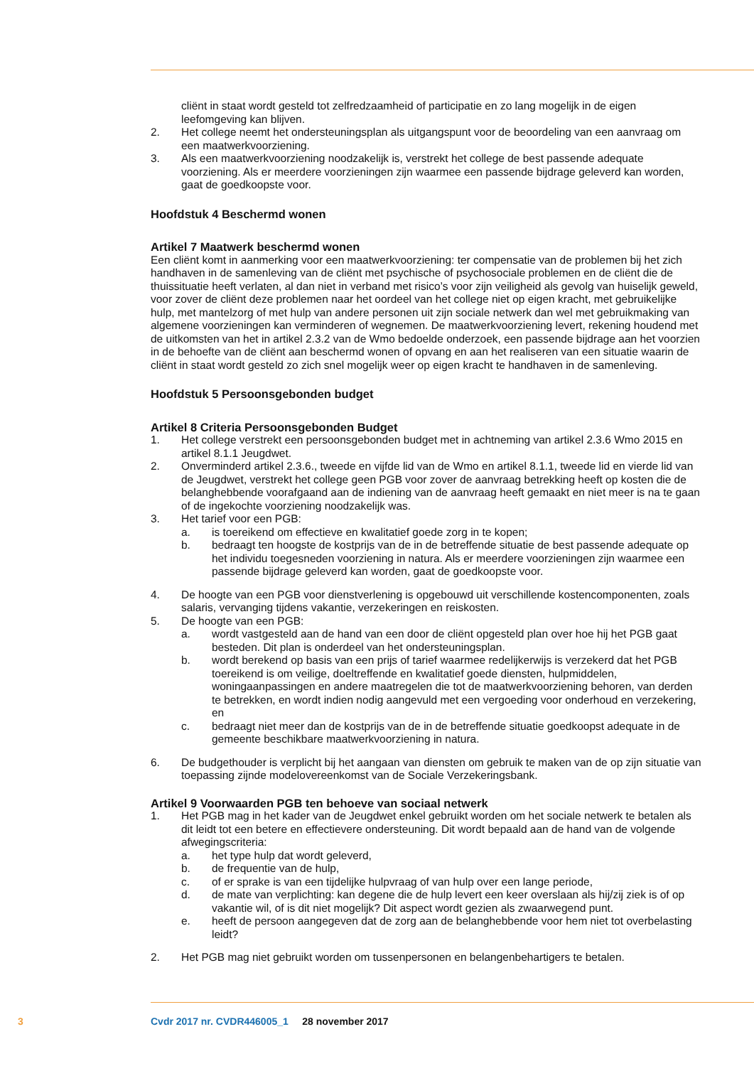cliënt in staat wordt gesteld tot zelfredzaamheid of participatie en zo lang mogelijk in de eigen leefomgeving kan blijven.
2. Het college neemt het ondersteuningsplan als uitgangspunt voor de beoordeling van een aanvraag om een maatwerkvoorziening.
3. Als een maatwerkvoorziening noodzakelijk is, verstrekt het college de best passende adequate voorziening. Als er meerdere voorzieningen zijn waarmee een passende bijdrage geleverd kan worden, gaat de goedkoopste voor.
Hoofdstuk 4 Beschermd wonen
Artikel 7 Maatwerk beschermd wonen
Een cliënt komt in aanmerking voor een maatwerkvoorziening: ter compensatie van de problemen bij het zich handhaven in de samenleving van de cliënt met psychische of psychosociale problemen en de cliënt die de thuissituatie heeft verlaten, al dan niet in verband met risico’s voor zijn veiligheid als gevolg van huiselijk geweld, voor zover de cliënt deze problemen naar het oordeel van het college niet op eigen kracht, met gebruikelijke hulp, met mantelzorg of met hulp van andere personen uit zijn sociale netwerk dan wel met gebruikmaking van algemene voorzieningen kan verminderen of wegnemen. De maatwerkvoorziening levert, rekening houdend met de uitkomsten van het in artikel 2.3.2 van de Wmo bedoelde onderzoek, een passende bijdrage aan het voorzien in de behoefte van de cliënt aan beschermd wonen of opvang en aan het realiseren van een situatie waarin de cliënt in staat wordt gesteld zo zich snel mogelijk weer op eigen kracht te handhaven in de samenleving.
Hoofdstuk 5 Persoonsgebonden budget
Artikel 8 Criteria Persoonsgebonden Budget
1. Het college verstrekt een persoonsgebonden budget met in achtneming van artikel 2.3.6 Wmo 2015 en artikel 8.1.1 Jeugdwet.
2. Onverminderd artikel 2.3.6., tweede en vijfde lid van de Wmo en artikel 8.1.1, tweede lid en vierde lid van de Jeugdwet, verstrekt het college geen PGB voor zover de aanvraag betrekking heeft op kosten die de belanghebbende voorafgaand aan de indiening van de aanvraag heeft gemaakt en niet meer is na te gaan of de ingekochte voorziening noodzakelijk was.
3. Het tarief voor een PGB:
a. is toereikend om effectieve en kwalitatief goede zorg in te kopen;
b. bedraagt ten hoogste de kostprijs van de in de betreffende situatie de best passende adequate op het individu toegesneden voorziening in natura. Als er meerdere voorzieningen zijn waarmee een passende bijdrage geleverd kan worden, gaat de goedkoopste voor.
4. De hoogte van een PGB voor dienstverlening is opgebouwd uit verschillende kostencomponenten, zoals salaris, vervanging tijdens vakantie, verzekeringen en reiskosten.
5. De hoogte van een PGB:
a. wordt vastgesteld aan de hand van een door de cliënt opgesteld plan over hoe hij het PGB gaat besteden. Dit plan is onderdeel van het ondersteuningsplan.
b. wordt berekend op basis van een prijs of tarief waarmee redelijkerwijs is verzekerd dat het PGB toereikend is om veilige, doeltreffende en kwalitatief goede diensten, hulpmiddelen, woningaanpassingen en andere maatregelen die tot de maatwerkvoorziening behoren, van derden te betrekken, en wordt indien nodig aangevuld met een vergoeding voor onderhoud en verzekering, en
c. bedraagt niet meer dan de kostprijs van de in de betreffende situatie goedkoopst adequate in de gemeente beschikbare maatwerkvoorziening in natura.
6. De budgethouder is verplicht bij het aangaan van diensten om gebruik te maken van de op zijn situatie van toepassing zijnde modelovereenkomst van de Sociale Verzekeringsbank.
Artikel 9 Voorwaarden PGB ten behoeve van sociaal netwerk
1. Het PGB mag in het kader van de Jeugdwet enkel gebruikt worden om het sociale netwerk te betalen als dit leidt tot een betere en effectievere ondersteuning. Dit wordt bepaald aan de hand van de volgende afwegingscriteria:
a. het type hulp dat wordt geleverd,
b. de frequentie van de hulp,
c. of er sprake is van een tijdelijke hulpvraag of van hulp over een lange periode,
d. de mate van verplichting: kan degene die de hulp levert een keer overslaan als hij/zij ziek is of op vakantie wil, of is dit niet mogelijk? Dit aspect wordt gezien als zwaarwegend punt.
e. heeft de persoon aangegeven dat de zorg aan de belanghebbende voor hem niet tot overbelasting leidt?
2. Het PGB mag niet gebruikt worden om tussenpersonen en belangenbehartigers te betalen.
3 Cvdr 2017 nr. CVDR446005_1 28 november 2017